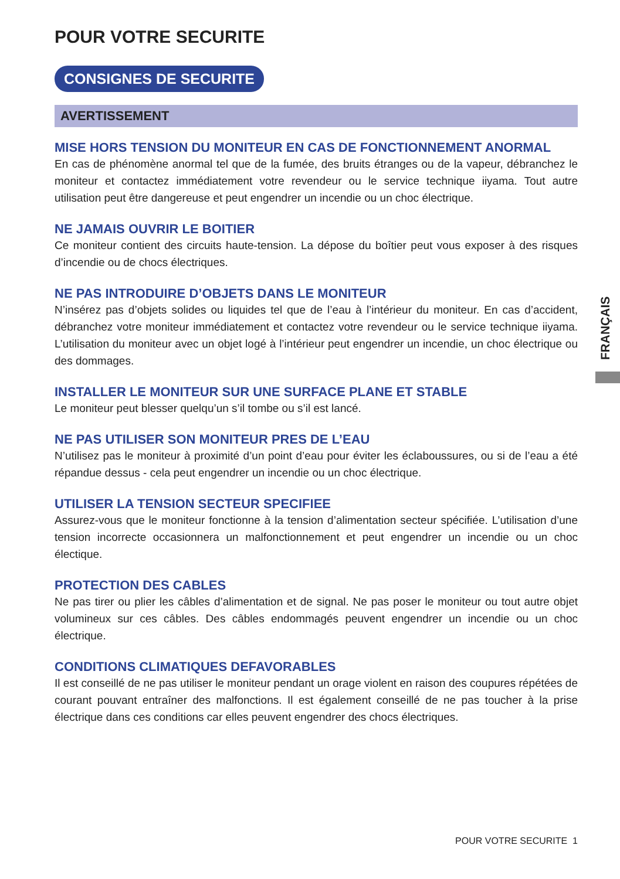POUR VOTRE SECURITE
CONSIGNES DE SECURITE
AVERTISSEMENT
MISE HORS TENSION DU MONITEUR EN CAS DE FONCTIONNEMENT ANORMAL
En cas de phénomène anormal tel que de la fumée, des bruits étranges ou de la vapeur, débranchez le moniteur et contactez immédiatement votre revendeur ou le service technique iiyama. Tout autre utilisation peut être dangereuse et peut engendrer un incendie ou un choc électrique.
NE JAMAIS OUVRIR LE BOITIER
Ce moniteur contient des circuits haute-tension. La dépose du boîtier peut vous exposer à des risques d’incendie ou de chocs électriques.
NE PAS INTRODUIRE D’OBJETS DANS LE MONITEUR
N’insérez pas d’objets solides ou liquides tel que de l’eau à l’intérieur du moniteur. En cas d’accident, débranchez votre moniteur immédiatement et contactez votre revendeur ou le service technique iiyama. L’utilisation du moniteur avec un objet logé à l’intérieur peut engendrer un incendie, un choc électrique ou des dommages.
INSTALLER LE MONITEUR SUR UNE SURFACE PLANE ET STABLE
Le moniteur peut blesser quelqu’un s’il tombe ou s’il est lancé.
NE PAS UTILISER SON MONITEUR PRES DE L’EAU
N’utilisez pas le moniteur à proximité d’un point d’eau pour éviter les éclaboussures, ou si de l’eau a été répandue dessus - cela peut engendrer un incendie ou un choc électrique.
UTILISER LA TENSION SECTEUR SPECIFIEE
Assurez-vous que le moniteur fonctionne à la tension d’alimentation secteur spécifiée. L’utilisation d’une tension incorrecte occasionnera un malfonctionnement et peut engendrer un incendie ou un choc électique.
PROTECTION DES CABLES
Ne pas tirer ou plier les câbles d’alimentation et de signal. Ne pas poser le moniteur ou tout autre objet volumineux sur ces câbles. Des câbles endommagés peuvent engendrer un incendie ou un choc électrique.
CONDITIONS CLIMATIQUES DEFAVORABLES
Il est conseillé de ne pas utiliser le moniteur pendant un orage violent en raison des coupures répétées de courant pouvant entraîner des malfonctions. Il est également conseillé de ne pas toucher à la prise électrique dans ces conditions car elles peuvent engendrer des chocs électriques.
FRANÇAIS
POUR VOTRE SECURITE 1